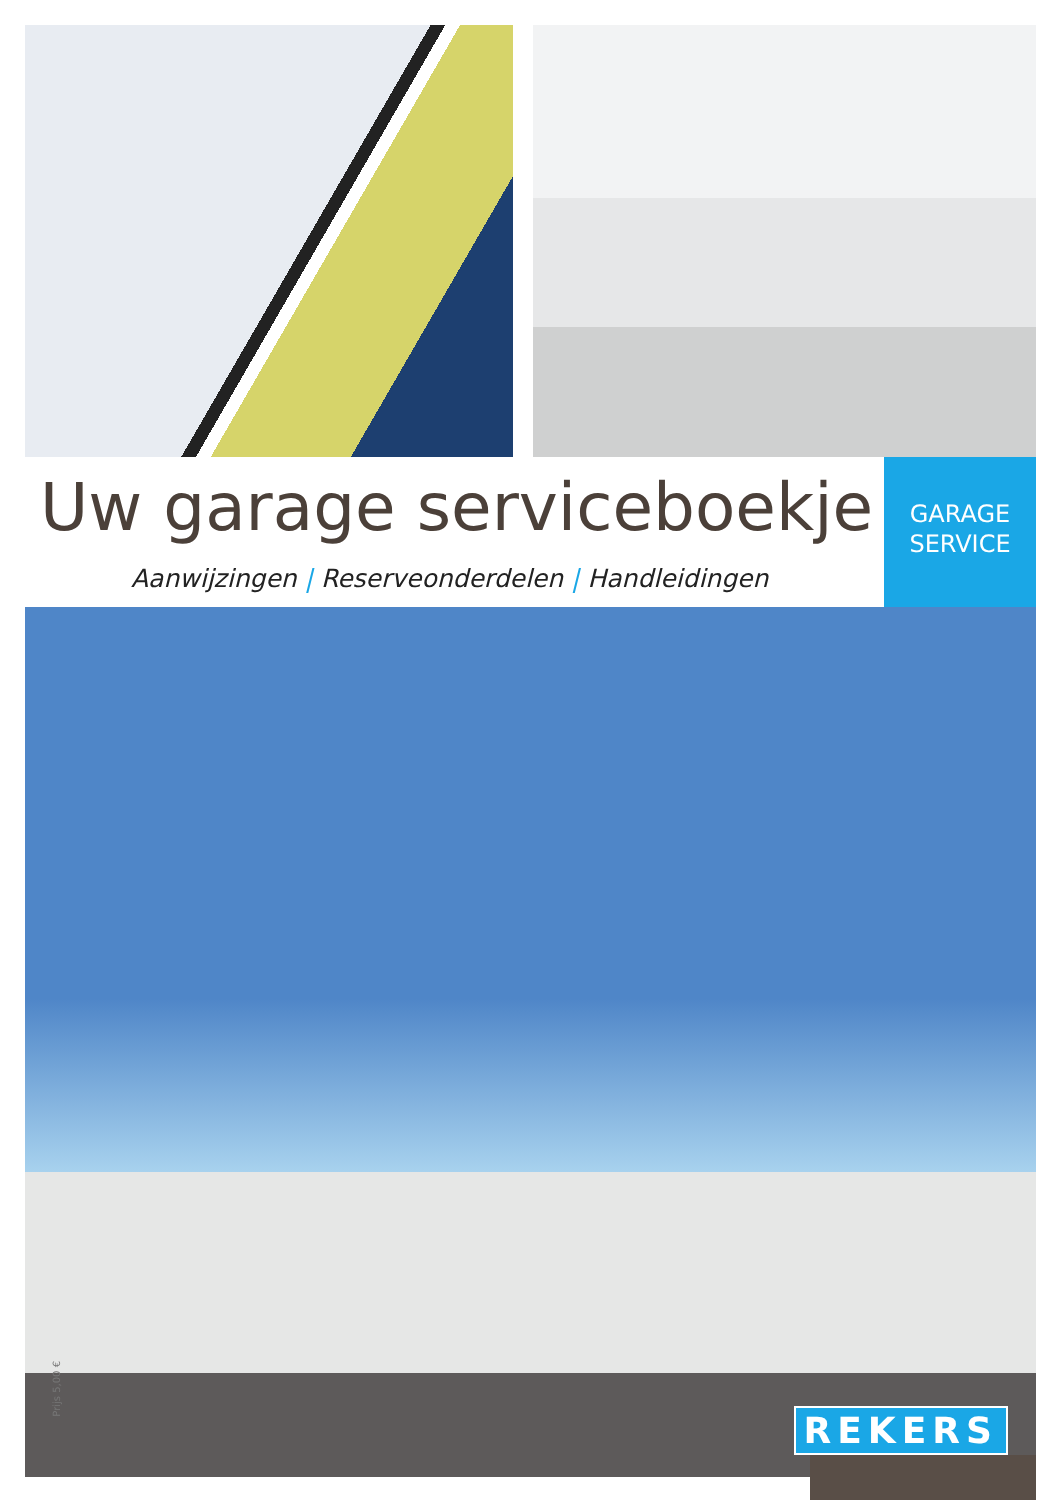Uw garage serviceboekje
Aanwijzingen | Reserveonderdelen | Handleidingen
GARAGE
SERVICE
Prijs 5,00 €
REKERS